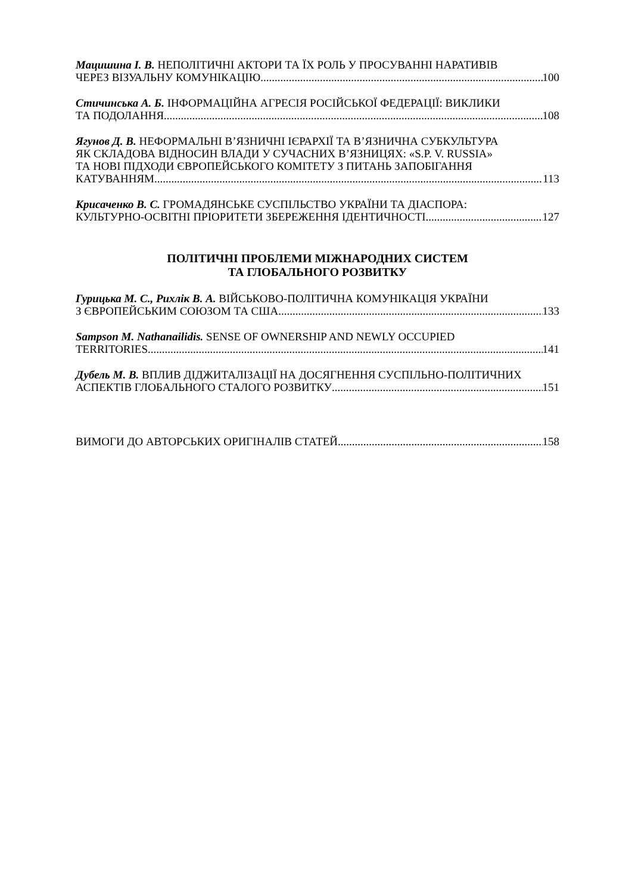Мацишина І. В. НЕПОЛІТИЧНІ АКТОРИ ТА ЇХ РОЛЬ У ПРОСУВАННІ НАРАТИВІВ
ЧЕРЕЗ ВІЗУАЛЬНУ КОМУНІКАЦІЮ 100
Стичинська А. Б. ІНФОРМАЦІЙНА АГРЕСІЯ РОСІЙСЬКОЇ ФЕДЕРАЦІЇ: ВИКЛИКИ
ТА ПОДОЛАННЯ 108
Ягунов Д. В. НЕФОРМАЛЬНІ В’ЯЗНИЧНІ ІЄРАРХІЇ ТА В’ЯЗНИЧНА СУБКУЛЬТУРА
ЯК СКЛАДОВА ВІДНОСИН ВЛАДИ У СУЧАСНИХ В’ЯЗНИЦЯХ: «S.P. V. RUSSIA»
ТА НОВІ ПІДХОДИ ЄВРОПЕЙСЬКОГО КОМІТЕТУ З ПИТАНЬ ЗАПОБІГАННЯ
КАТУВАННЯМ 113
Крисаченко В. С. ГРОМАДЯНСЬКЕ СУСПІЛЬСТВО УКРАЇНИ ТА ДІАСПОРА:
КУЛЬТУРНО-ОСВІТНІ ПРІОРИТЕТИ ЗБЕРЕЖЕННЯ ІДЕНТИЧНОСТІ 127
ПОЛІТИЧНІ ПРОБЛЕМИ МІЖНАРОДНИХ СИСТЕМ
ТА ГЛОБАЛЬНОГО РОЗВИТКУ
Гурицька М. С., Рихлік В. А. ВІЙСЬКОВО-ПОЛІТИЧНА КОМУНІКАЦІЯ УКРАЇНИ
З ЄВРОПЕЙСЬКИМ СОЮЗОМ ТА США 133
Sampson M. Nathanailidis. SENSE OF OWNERSHIP AND NEWLY OCCUPIED
TERRITORIES 141
Дубель М. В. ВПЛИВ ДІДЖИТАЛІЗАЦІЇ НА ДОСЯГНЕННЯ СУСПІЛЬНО-ПОЛІТИЧНИХ
АСПЕКТІВ ГЛОБАЛЬНОГО СТАЛОГО РОЗВИТКУ 151
ВИМОГИ ДО АВТОРСЬКИХ ОРИГІНАЛІВ СТАТЕЙ 158